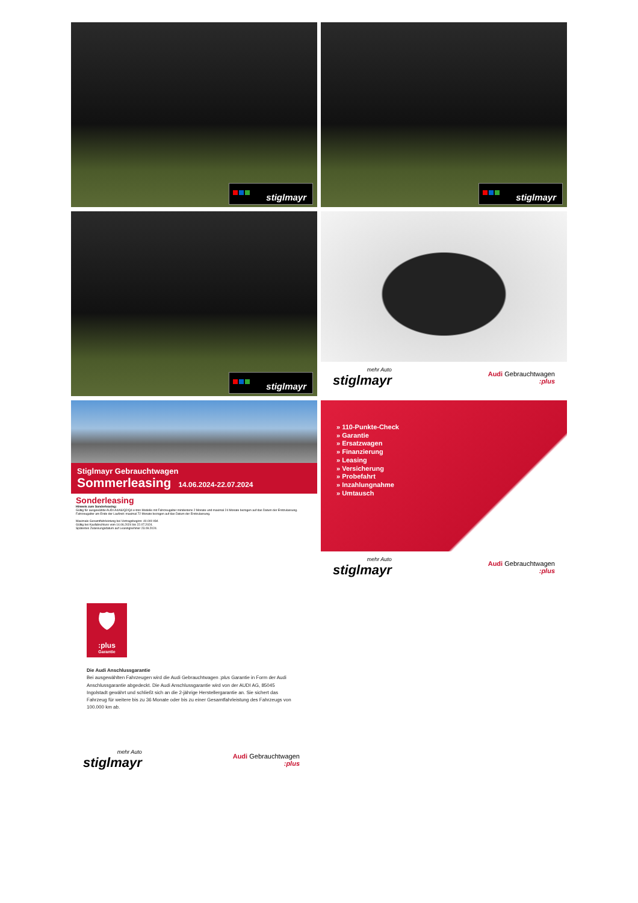stiglmayr
stiglmayr
stiglmayr
mehr Auto
stiglmayr
Audi Gebrauchtwagen:plus
Stiglmayr Gebrauchtwagen
Sommerleasing 14.06.2024-22.07.2024
Sonderleasing
Hinweis zum Sonderleasing:
Gültig für ausgewählte AUDI A4/A6/Q2/Q4 e-tron Modelle mit Fahrzeugalter mindestens 2 Monate und maximal 24 Monate bezogen auf das Datum der Erstzulassung.
Fahrzeugalter am Ende der Laufzeit: maximal 72 Monate bezogen auf das Datum der Erstzulassung.
Maximale Gesamtfahrleistung bei Vertragsbeginn: 40.000 KM.
Gültig bei Kaufabschluss vom 14.06.2024 bis 22.07.2024.
Spätestes Zulassungsdatum auf Leasingnehmer 23.09.2024.
» 110-Punkte-Check
» Garantie
» Ersatzwagen
» Finanzierung
» Leasing
» Versicherung
» Probefahrt
» Inzahlungnahme
» Umtausch
mehr Auto
stiglmayr
Audi Gebrauchtwagen:plus
🛡
:plus
Garantie
Die Audi Anschlussgarantie
Bei ausgewählten Fahrzeugen wird die Audi Gebrauchtwagen :plus Garantie in Form der Audi Anschlussgarantie abgedeckt. Die Audi Anschlussgarantie wird von der AUDI AG, 85045 Ingolstadt gewährt und schließt sich an die 2-jährige Herstellergarantie an. Sie sichert das Fahrzeug für weitere bis zu 36 Monate oder bis zu einer Gesamtfahrleistung des Fahrzeugs von 100.000 km ab.
mehr Auto
stiglmayr
Audi Gebrauchtwagen:plus